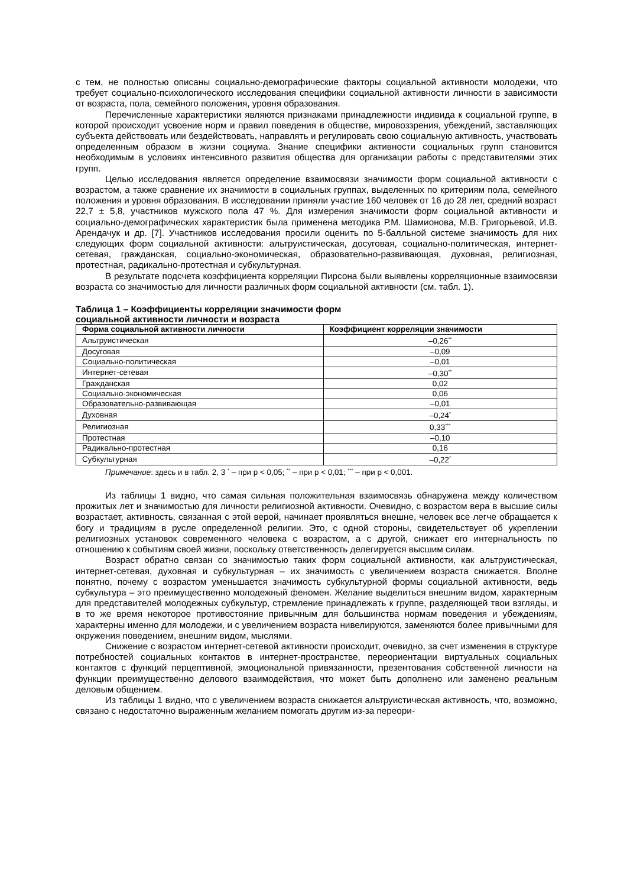с тем, не полностью описаны социально-демографические факторы социальной активности молодежи, что требует социально-психологического исследования специфики социальной активности личности в зависимости от возраста, пола, семейного положения, уровня образования.
Перечисленные характеристики являются признаками принадлежности индивида к социальной группе, в которой происходит усвоение норм и правил поведения в обществе, мировоззрения, убеждений, заставляющих субъекта действовать или бездействовать, направлять и регулировать свою социальную активность, участвовать определенным образом в жизни социума. Знание специфики активности социальных групп становится необходимым в условиях интенсивного развития общества для организации работы с представителями этих групп.
Целью исследования является определение взаимосвязи значимости форм социальной активности с возрастом, а также сравнение их значимости в социальных группах, выделенных по критериям пола, семейного положения и уровня образования. В исследовании приняли участие 160 человек от 16 до 28 лет, средний возраст 22,7 ± 5,8, участников мужского пола 47 %. Для измерения значимости форм социальной активности и социально-демографических характеристик была применена методика Р.М. Шамионова, М.В. Григорьевой, И.В. Арендачук и др. [7]. Участников исследования просили оценить по 5-балльной системе значимость для них следующих форм социальной активности: альтруистическая, досуговая, социально-политическая, интернет-сетевая, гражданская, социально-экономическая, образовательно-развивающая, духовная, религиозная, протестная, радикально-протестная и субкультурная.
В результате подсчета коэффициента корреляции Пирсона были выявлены корреляционные взаимосвязи возраста со значимостью для личности различных форм социальной активности (см. табл. 1).
Таблица 1 – Коэффициенты корреляции значимости форм
социальной активности личности и возраста
| Форма социальной активности личности | Коэффициент корреляции значимости |
| --- | --- |
| Альтруистическая | –0,26<sup>**</sup> |
| Досуговая | –0,09 |
| Социально-политическая | –0,01 |
| Интернет-сетевая | –0,30<sup>**</sup> |
| Гражданская | 0,02 |
| Социально-экономическая | 0,06 |
| Образовательно-развивающая | –0,01 |
| Духовная | –0,24<sup>*</sup> |
| Религиозная | 0,33<sup>***</sup> |
| Протестная | –0,10 |
| Радикально-протестная | 0,16 |
| Субкультурная | –0,22<sup>*</sup> |
Примечание: здесь и в табл. 2, 3 <sup>*</sup> – при p < 0,05; <sup>**</sup> – при p < 0,01; <sup>***</sup> – при p < 0,001.
Из таблицы 1 видно, что самая сильная положительная взаимосвязь обнаружена между количеством прожитых лет и значимостью для личности религиозной активности. Очевидно, с возрастом вера в высшие силы возрастает, активность, связанная с этой верой, начинает проявляться внешне, человек все легче обращается к богу и традициям в русле определенной религии. Это, с одной стороны, свидетельствует об укреплении религиозных установок современного человека с возрастом, а с другой, снижает его интернальность по отношению к событиям своей жизни, поскольку ответственность делегируется высшим силам.
Возраст обратно связан со значимостью таких форм социальной активности, как альтруистическая, интернет-сетевая, духовная и субкультурная – их значимость с увеличением возраста снижается. Вполне понятно, почему с возрастом уменьшается значимость субкультурной формы социальной активности, ведь субкультура – это преимущественно молодежный феномен. Желание выделиться внешним видом, характерным для представителей молодежных субкультур, стремление принадлежать к группе, разделяющей твои взгляды, и в то же время некоторое противостояние привычным для большинства нормам поведения и убеждениям, характерны именно для молодежи, и с увеличением возраста нивелируются, заменяются более привычными для окружения поведением, внешним видом, мыслями.
Снижение с возрастом интернет-сетевой активности происходит, очевидно, за счет изменения в структуре потребностей социальных контактов в интернет-пространстве, переориентации виртуальных социальных контактов с функций перцептивной, эмоциональной привязанности, презентования собственной личности на функции преимущественно делового взаимодействия, что может быть дополнено или заменено реальным деловым общением.
Из таблицы 1 видно, что с увеличением возраста снижается альтруистическая активность, что, возможно, связано с недостаточно выраженным желанием помогать другим из-за переори-